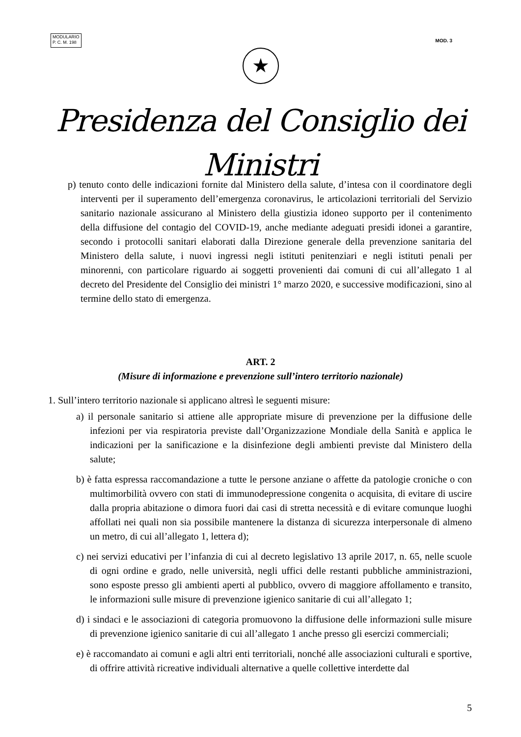MODULARIO
P. C. M. 198
MOD. 3
★
Presidenza del Consiglio dei Ministri
p) tenuto conto delle indicazioni fornite dal Ministero della salute, d’intesa con il coordinatore degli interventi per il superamento dell’emergenza coronavirus, le articolazioni territoriali del Servizio sanitario nazionale assicurano al Ministero della giustizia idoneo supporto per il contenimento della diffusione del contagio del COVID-19, anche mediante adeguati presidi idonei a garantire, secondo i protocolli sanitari elaborati dalla Direzione generale della prevenzione sanitaria del Ministero della salute, i nuovi ingressi negli istituti penitenziari e negli istituti penali per minorenni, con particolare riguardo ai soggetti provenienti dai comuni di cui all’allegato 1 al decreto del Presidente del Consiglio dei ministri 1° marzo 2020, e successive modificazioni, sino al termine dello stato di emergenza.
ART. 2
(Misure di informazione e prevenzione sull’intero territorio nazionale)
1. Sull’intero territorio nazionale si applicano altresì le seguenti misure:
a) il personale sanitario si attiene alle appropriate misure di prevenzione per la diffusione delle infezioni per via respiratoria previste dall’Organizzazione Mondiale della Sanità e applica le indicazioni per la sanificazione e la disinfezione degli ambienti previste dal Ministero della salute;
b) è fatta espressa raccomandazione a tutte le persone anziane o affette da patologie croniche o con multimorbilità ovvero con stati di immunodepressione congenita o acquisita, di evitare di uscire dalla propria abitazione o dimora fuori dai casi di stretta necessità e di evitare comunque luoghi affollati nei quali non sia possibile mantenere la distanza di sicurezza interpersonale di almeno un metro, di cui all’allegato 1, lettera d);
c) nei servizi educativi per l’infanzia di cui al decreto legislativo 13 aprile 2017, n. 65, nelle scuole di ogni ordine e grado, nelle università, negli uffici delle restanti pubbliche amministrazioni, sono esposte presso gli ambienti aperti al pubblico, ovvero di maggiore affollamento e transito, le informazioni sulle misure di prevenzione igienico sanitarie di cui all’allegato 1;
d) i sindaci e le associazioni di categoria promuovono la diffusione delle informazioni sulle misure di prevenzione igienico sanitarie di cui all’allegato 1 anche presso gli esercizi commerciali;
e) è raccomandato ai comuni e agli altri enti territoriali, nonché alle associazioni culturali e sportive, di offrire attività ricreative individuali alternative a quelle collettive interdette dal
5